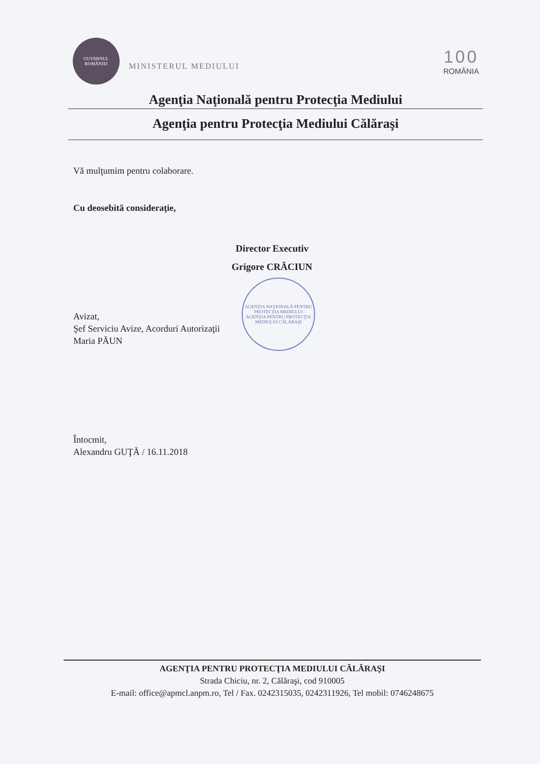GUVERNUL ROMÂNIEI
MINISTERUL MEDIULUI
100
ROMÂNIA
Agenţia Naţională pentru Protecţia Mediului
Agenţia pentru Protecţia Mediului Călăraşi
Vă mulţumim pentru colaborare.
Cu deosebită consideraţie,
Director Executiv
Grigore CRĂCIUN
AGENŢIA NAŢIONALĂ PENTRU PROTECŢIA MEDIULUI
AGENŢIA PENTRU PROTECŢIA MEDIULUI CĂLĂRAŞI
Avizat,
Şef Serviciu Avize, Acorduri Autorizaţii
Maria PĂUN
Întocmit,
Alexandru GUŢĂ / 16.11.2018
AGENŢIA PENTRU PROTECŢIA MEDIULUI CĂLĂRAŞI
Strada Chiciu, nr. 2, Călăraşi, cod 910005
E-mail: office@apmcl.anpm.ro, Tel / Fax. 0242315035, 0242311926, Tel mobil: 0746248675